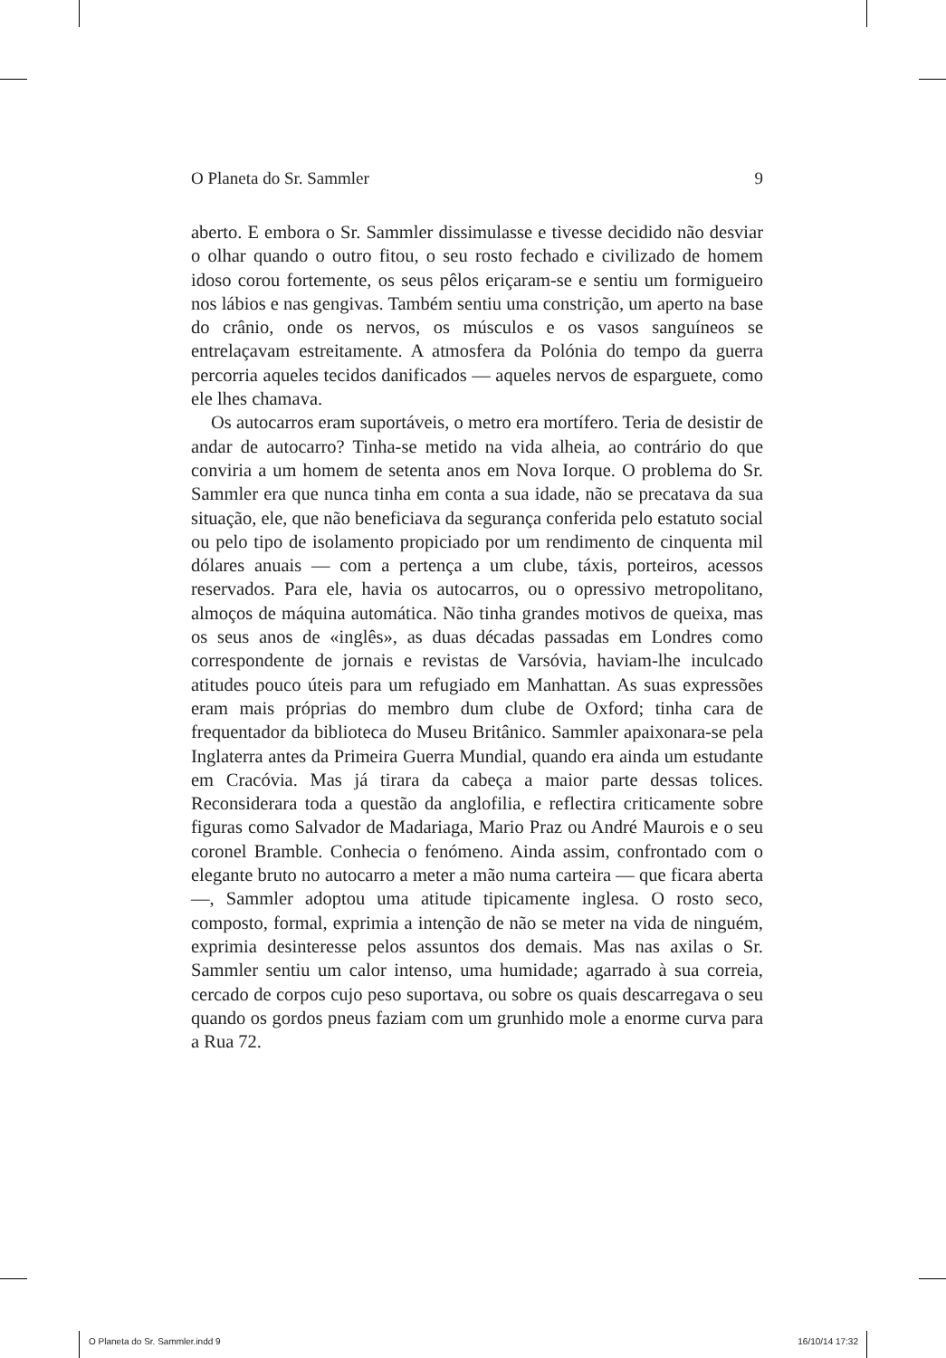O Planeta do Sr. Sammler 9
aberto. E embora o Sr. Sammler dissimulasse e tivesse decidido não desviar o olhar quando o outro fitou, o seu rosto fechado e civilizado de homem idoso corou fortemente, os seus pêlos eriçaram-se e sentiu um formigueiro nos lábios e nas gengivas. Também sentiu uma constrição, um aperto na base do crânio, onde os nervos, os músculos e os vasos sanguíneos se entrelaçavam estreitamente. A atmosfera da Polónia do tempo da guerra percorria aqueles tecidos danificados — aqueles nervos de esparguete, como ele lhes chamava.
Os autocarros eram suportáveis, o metro era mortífero. Teria de desistir de andar de autocarro? Tinha-se metido na vida alheia, ao contrário do que conviria a um homem de setenta anos em Nova Iorque. O problema do Sr. Sammler era que nunca tinha em conta a sua idade, não se precatava da sua situação, ele, que não beneficiava da segurança conferida pelo estatuto social ou pelo tipo de isolamento propiciado por um rendimento de cinquenta mil dólares anuais — com a pertença a um clube, táxis, porteiros, acessos reservados. Para ele, havia os autocarros, ou o opressivo metropolitano, almoços de máquina automática. Não tinha grandes motivos de queixa, mas os seus anos de «inglês», as duas décadas passadas em Londres como correspondente de jornais e revistas de Varsóvia, haviam-lhe inculcado atitudes pouco úteis para um refugiado em Manhattan. As suas expressões eram mais próprias do membro dum clube de Oxford; tinha cara de frequentador da biblioteca do Museu Britânico. Sammler apaixonara-se pela Inglaterra antes da Primeira Guerra Mundial, quando era ainda um estudante em Cracóvia. Mas já tirara da cabeça a maior parte dessas tolices. Reconsiderara toda a questão da anglofilia, e reflectira criticamente sobre figuras como Salvador de Madariaga, Mario Praz ou André Maurois e o seu coronel Bramble. Conhecia o fenómeno. Ainda assim, confrontado com o elegante bruto no autocarro a meter a mão numa carteira — que ficara aberta —, Sammler adoptou uma atitude tipicamente inglesa. O rosto seco, composto, formal, exprimia a intenção de não se meter na vida de ninguém, exprimia desinteresse pelos assuntos dos demais. Mas nas axilas o Sr. Sammler sentiu um calor intenso, uma humidade; agarrado à sua correia, cercado de corpos cujo peso suportava, ou sobre os quais descarregava o seu quando os gordos pneus faziam com um grunhido mole a enorme curva para a Rua 72.
O Planeta do Sr. Sammler.indd 9 16/10/14 17:32